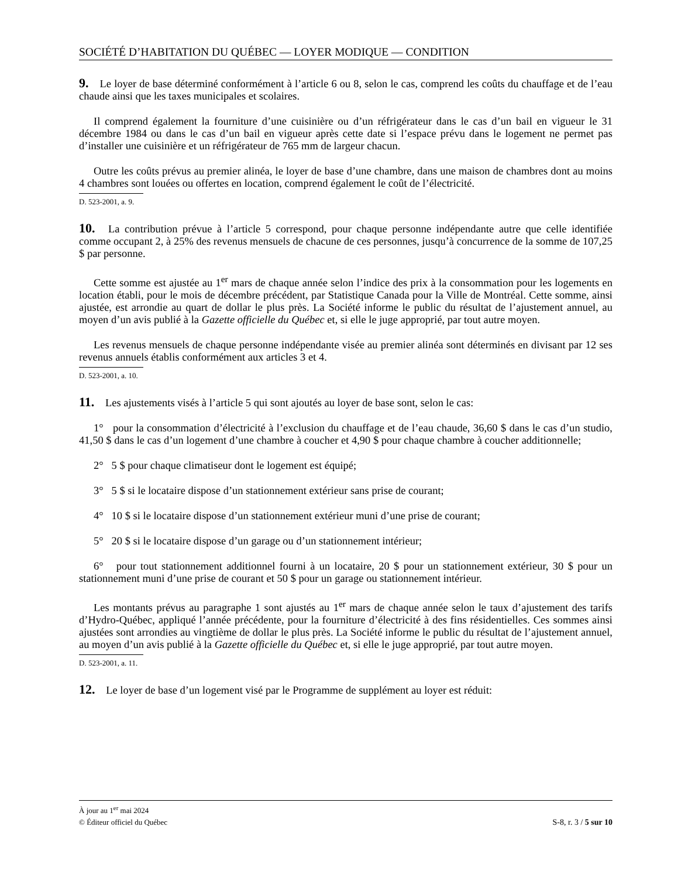SOCIÉTÉ D’HABITATION DU QUÉBEC — LOYER MODIQUE — CONDITION
9. Le loyer de base déterminé conformément à l’article 6 ou 8, selon le cas, comprend les coûts du chauffage et de l’eau chaude ainsi que les taxes municipales et scolaires.
Il comprend également la fourniture d’une cuisinière ou d’un réfrigérateur dans le cas d’un bail en vigueur le 31 décembre 1984 ou dans le cas d’un bail en vigueur après cette date si l’espace prévu dans le logement ne permet pas d’installer une cuisinière et un réfrigérateur de 765 mm de largeur chacun.
Outre les coûts prévus au premier alinéa, le loyer de base d’une chambre, dans une maison de chambres dont au moins 4 chambres sont louées ou offertes en location, comprend également le coût de l’électricité.
D. 523-2001, a. 9.
10. La contribution prévue à l’article 5 correspond, pour chaque personne indépendante autre que celle identifiée comme occupant 2, à 25% des revenus mensuels de chacune de ces personnes, jusqu’à concurrence de la somme de 107,25 $ par personne.
Cette somme est ajustée au 1<sup>er</sup> mars de chaque année selon l’indice des prix à la consommation pour les logements en location établi, pour le mois de décembre précédent, par Statistique Canada pour la Ville de Montréal. Cette somme, ainsi ajustée, est arrondie au quart de dollar le plus près. La Société informe le public du résultat de l’ajustement annuel, au moyen d’un avis publié à la Gazette officielle du Québec et, si elle le juge approprié, par tout autre moyen.
Les revenus mensuels de chaque personne indépendante visée au premier alinéa sont déterminés en divisant par 12 ses revenus annuels établis conformément aux articles 3 et 4.
D. 523-2001, a. 10.
11. Les ajustements visés à l’article 5 qui sont ajoutés au loyer de base sont, selon le cas:
1° pour la consommation d’électricité à l’exclusion du chauffage et de l’eau chaude, 36,60 $ dans le cas d’un studio, 41,50 $ dans le cas d’un logement d’une chambre à coucher et 4,90 $ pour chaque chambre à coucher additionnelle;
2° 5 $ pour chaque climatiseur dont le logement est équipé;
3° 5 $ si le locataire dispose d’un stationnement extérieur sans prise de courant;
4° 10 $ si le locataire dispose d’un stationnement extérieur muni d’une prise de courant;
5° 20 $ si le locataire dispose d’un garage ou d’un stationnement intérieur;
6° pour tout stationnement additionnel fourni à un locataire, 20 $ pour un stationnement extérieur, 30 $ pour un stationnement muni d’une prise de courant et 50 $ pour un garage ou stationnement intérieur.
Les montants prévus au paragraphe 1 sont ajustés au 1<sup>er</sup> mars de chaque année selon le taux d’ajustement des tarifs d’Hydro-Québec, appliqué l’année précédente, pour la fourniture d’électricité à des fins résidentielles. Ces sommes ainsi ajustées sont arrondies au vingtième de dollar le plus près. La Société informe le public du résultat de l’ajustement annuel, au moyen d’un avis publié à la Gazette officielle du Québec et, si elle le juge approprié, par tout autre moyen.
D. 523-2001, a. 11.
12. Le loyer de base d’un logement visé par le Programme de supplément au loyer est réduit:
À jour au 1<sup>er</sup> mai 2024
© Éditeur officiel du Québec S-8, r. 3 / 5 sur 10